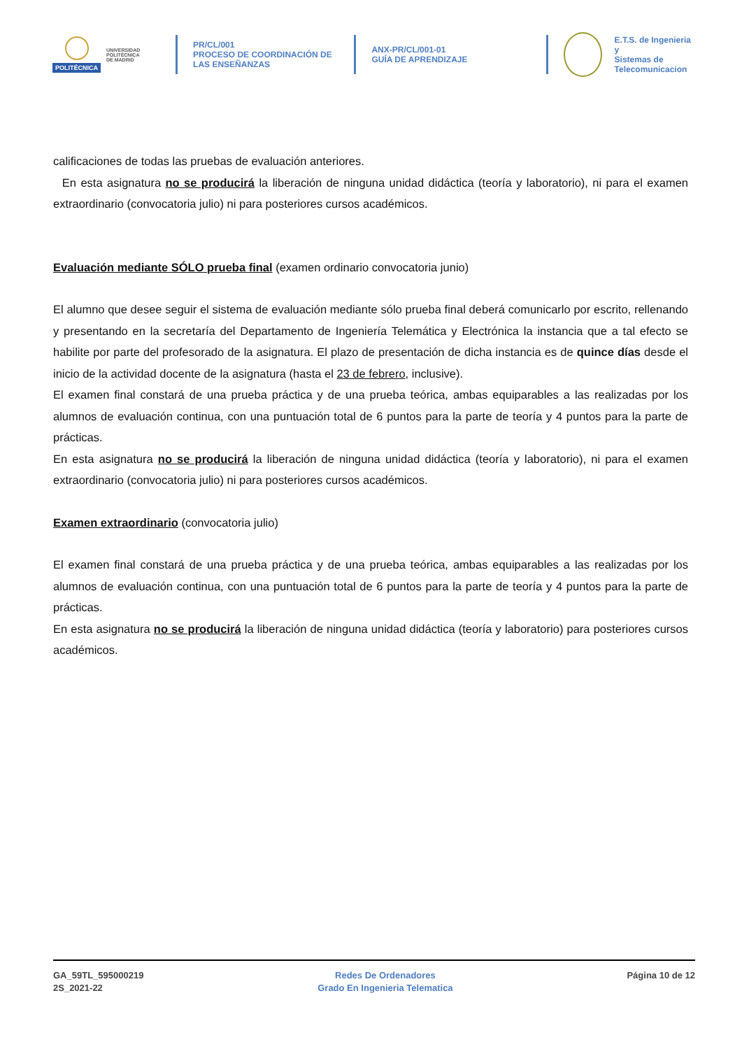POLITÉCNICA
UNIVERSIDAD
POLITÉCNICA
DE MADRID
PR/CL/001
PROCESO DE COORDINACIÓN DE
LAS ENSEÑANZAS
ANX-PR/CL/001-01
GUÍA DE APRENDIZAJE
E.T.S. de Ingenieria y
Sistemas de
Telecomunicacion
calificaciones de todas las pruebas de evaluación anteriores.
En esta asignatura no se producirá la liberación de ninguna unidad didáctica (teoría y laboratorio), ni para el examen extraordinario (convocatoria julio) ni para posteriores cursos académicos.
Evaluación mediante SÓLO prueba final (examen ordinario convocatoria junio)
El alumno que desee seguir el sistema de evaluación mediante sólo prueba final deberá comunicarlo por escrito, rellenando y presentando en la secretaría del Departamento de Ingeniería Telemática y Electrónica la instancia que a tal efecto se habilite por parte del profesorado de la asignatura. El plazo de presentación de dicha instancia es de quince días desde el inicio de la actividad docente de la asignatura (hasta el 23 de febrero, inclusive).
El examen final constará de una prueba práctica y de una prueba teórica, ambas equiparables a las realizadas por los alumnos de evaluación continua, con una puntuación total de 6 puntos para la parte de teoría y 4 puntos para la parte de prácticas.
En esta asignatura no se producirá la liberación de ninguna unidad didáctica (teoría y laboratorio), ni para el examen extraordinario (convocatoria julio) ni para posteriores cursos académicos.
Examen extraordinario (convocatoria julio)
El examen final constará de una prueba práctica y de una prueba teórica, ambas equiparables a las realizadas por los alumnos de evaluación continua, con una puntuación total de 6 puntos para la parte de teoría y 4 puntos para la parte de prácticas.
En esta asignatura no se producirá la liberación de ninguna unidad didáctica (teoría y laboratorio) para posteriores cursos académicos.
GA_59TL_595000219
2S_2021-22
Redes De Ordenadores
Grado En Ingenieria Telematica
Página 10 de 12